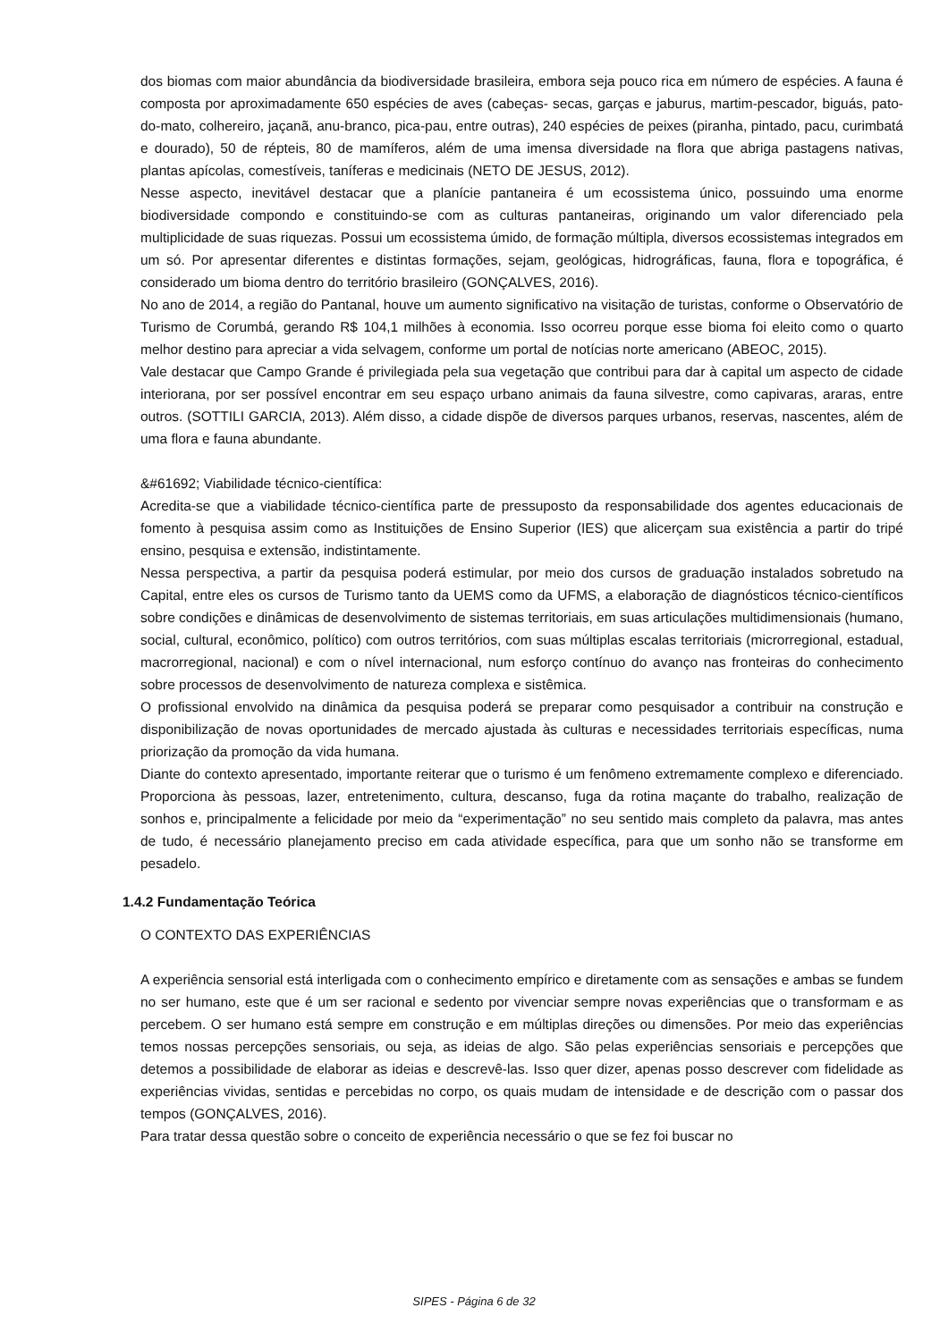dos biomas com maior abundância da biodiversidade brasileira, embora seja pouco rica em número de espécies. A fauna é composta por aproximadamente 650 espécies de aves (cabeças- secas, garças e jaburus, martim-pescador, biguás, pato-do-mato, colhereiro, jaçanã, anu-branco, pica-pau, entre outras), 240 espécies de peixes (piranha, pintado, pacu, curimbatá e dourado), 50 de répteis, 80 de mamíferos, além de uma imensa diversidade na flora que abriga pastagens nativas, plantas apícolas, comestíveis, taníferas e medicinais (NETO DE JESUS, 2012).
Nesse aspecto, inevitável destacar que a planície pantaneira é um ecossistema único, possuindo uma enorme biodiversidade compondo e constituindo-se com as culturas pantaneiras, originando um valor diferenciado pela multiplicidade de suas riquezas. Possui um ecossistema úmido, de formação múltipla, diversos ecossistemas integrados em um só. Por apresentar diferentes e distintas formações, sejam, geológicas, hidrográficas, fauna, flora e topográfica, é considerado um bioma dentro do território brasileiro (GONÇALVES, 2016).
No ano de 2014, a região do Pantanal, houve um aumento significativo na visitação de turistas, conforme o Observatório de Turismo de Corumbá, gerando R$ 104,1 milhões à economia. Isso ocorreu porque esse bioma foi eleito como o quarto melhor destino para apreciar a vida selvagem, conforme um portal de notícias norte americano (ABEOC, 2015).
Vale destacar que Campo Grande é privilegiada pela sua vegetação que contribui para dar à capital um aspecto de cidade interiorana, por ser possível encontrar em seu espaço urbano animais da fauna silvestre, como capivaras, araras, entre outros. (SOTTILI GARCIA, 2013). Além disso, a cidade dispõe de diversos parques urbanos, reservas, nascentes, além de uma flora e fauna abundante.
&#61692; Viabilidade técnico-científica:
Acredita-se que a viabilidade técnico-científica parte de pressuposto da responsabilidade dos agentes educacionais de fomento à pesquisa assim como as Instituições de Ensino Superior (IES) que alicerçam sua existência a partir do tripé ensino, pesquisa e extensão, indistintamente.
Nessa perspectiva, a partir da pesquisa poderá estimular, por meio dos cursos de graduação instalados sobretudo na Capital, entre eles os cursos de Turismo tanto da UEMS como da UFMS, a elaboração de diagnósticos técnico-científicos sobre condições e dinâmicas de desenvolvimento de sistemas territoriais, em suas articulações multidimensionais (humano, social, cultural, econômico, político) com outros territórios, com suas múltiplas escalas territoriais (microrregional, estadual, macrorregional, nacional) e com o nível internacional, num esforço contínuo do avanço nas fronteiras do conhecimento sobre processos de desenvolvimento de natureza complexa e sistêmica.
O profissional envolvido na dinâmica da pesquisa poderá se preparar como pesquisador a contribuir na construção e disponibilização de novas oportunidades de mercado ajustada às culturas e necessidades territoriais específicas, numa priorização da promoção da vida humana.
Diante do contexto apresentado, importante reiterar que o turismo é um fenômeno extremamente complexo e diferenciado. Proporciona às pessoas, lazer, entretenimento, cultura, descanso, fuga da rotina maçante do trabalho, realização de sonhos e, principalmente a felicidade por meio da “experimentação” no seu sentido mais completo da palavra, mas antes de tudo, é necessário planejamento preciso em cada atividade específica, para que um sonho não se transforme em pesadelo.
1.4.2 Fundamentação Teórica
O CONTEXTO DAS EXPERIÊNCIAS
A experiência sensorial está interligada com o conhecimento empírico e diretamente com as sensações e ambas se fundem no ser humano, este que é um ser racional e sedento por vivenciar sempre novas experiências que o transformam e as percebem. O ser humano está sempre em construção e em múltiplas direções ou dimensões. Por meio das experiências temos nossas percepções sensoriais, ou seja, as ideias de algo. São pelas experiências sensoriais e percepções que detemos a possibilidade de elaborar as ideias e descrevê-las. Isso quer dizer, apenas posso descrever com fidelidade as experiências vividas, sentidas e percebidas no corpo, os quais mudam de intensidade e de descrição com o passar dos tempos (GONÇALVES, 2016).
Para tratar dessa questão sobre o conceito de experiência necessário o que se fez foi buscar no
SIPES - Página 6 de 32